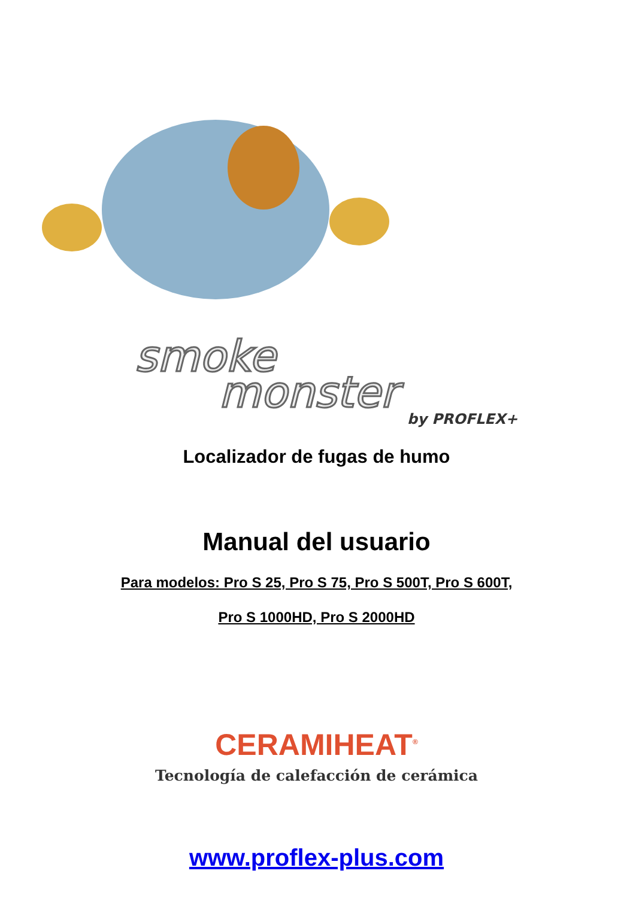smoke
monster
by PROFLEX+
Localizador de fugas de humo
Manual del usuario
Para modelos: Pro S 25, Pro S 75, Pro S 500T, Pro S 600T,
Pro S 1000HD, Pro S 2000HD
CERAMIHEAT<sup>®</sup>
Tecnología de calefacción de cerámica
www.proflex-plus.com